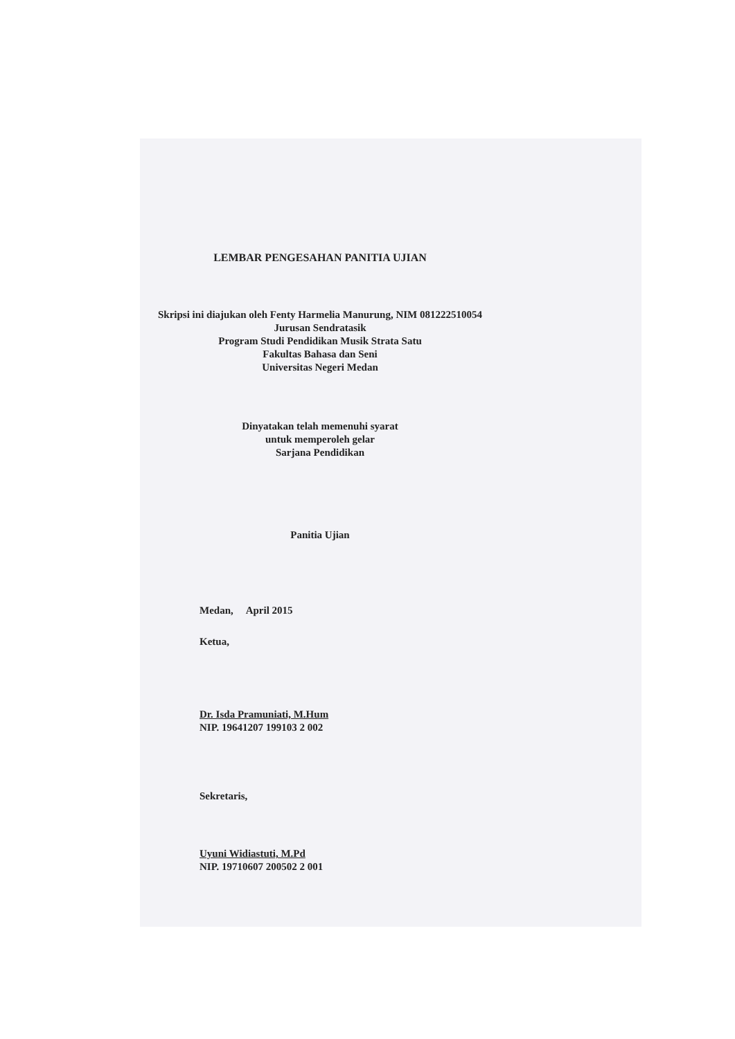LEMBAR PENGESAHAN PANITIA UJIAN
Skripsi ini diajukan oleh Fenty Harmelia Manurung, NIM 081222510054
Jurusan Sendratasik
Program Studi Pendidikan Musik Strata Satu
Fakultas Bahasa dan Seni
Universitas Negeri Medan
Dinyatakan telah memenuhi syarat
untuk memperoleh gelar
Sarjana Pendidikan
Panitia Ujian
Medan, April 2015
Ketua,
Dr. Isda Pramuniati, M.Hum
NIP. 19641207 199103 2 002
Sekretaris,
Uyuni Widiastuti, M.Pd
NIP. 19710607 200502 2 001